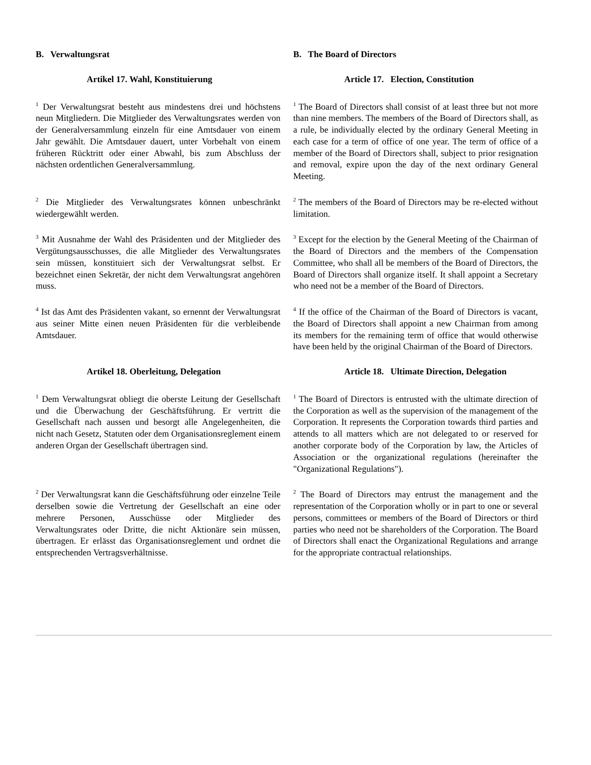B. Verwaltungsrat B. The Board of Directors
Artikel 17. Wahl, Konstituierung Article 17. Election, Constitution
<sup>1</sup> Der Verwaltungsrat besteht aus mindestens drei und höchstens neun Mitgliedern. Die Mitglieder des Verwaltungsrates werden von der Generalversammlung einzeln für eine Amtsdauer von einem Jahr gewählt. Die Amtsdauer dauert, unter Vorbehalt von einem früheren Rücktritt oder einer Abwahl, bis zum Abschluss der nächsten ordentlichen Generalversammlung.
<sup>1</sup> The Board of Directors shall consist of at least three but not more than nine members. The members of the Board of Directors shall, as a rule, be individually elected by the ordinary General Meeting in each case for a term of office of one year. The term of office of a member of the Board of Directors shall, subject to prior resignation and removal, expire upon the day of the next ordinary General Meeting.
<sup>2</sup> Die Mitglieder des Verwaltungsrates können unbeschränkt wiedergewählt werden.
<sup>2</sup> The members of the Board of Directors may be re-elected without limitation.
<sup>3</sup> Mit Ausnahme der Wahl des Präsidenten und der Mitglieder des Vergütungsausschusses, die alle Mitglieder des Verwaltungsrates sein müssen, konstituiert sich der Verwaltungsrat selbst. Er bezeichnet einen Sekretär, der nicht dem Verwaltungsrat angehören muss.
<sup>3</sup> Except for the election by the General Meeting of the Chairman of the Board of Directors and the members of the Compensation Committee, who shall all be members of the Board of Directors, the Board of Directors shall organize itself. It shall appoint a Secretary who need not be a member of the Board of Directors.
<sup>4</sup> Ist das Amt des Präsidenten vakant, so ernennt der Verwaltungsrat aus seiner Mitte einen neuen Präsidenten für die verbleibende Amtsdauer.
<sup>4</sup> If the office of the Chairman of the Board of Directors is vacant, the Board of Directors shall appoint a new Chairman from among its members for the remaining term of office that would otherwise have been held by the original Chairman of the Board of Directors.
Artikel 18. Oberleitung, Delegation Article 18. Ultimate Direction, Delegation
<sup>1</sup> Dem Verwaltungsrat obliegt die oberste Leitung der Gesellschaft und die Überwachung der Geschäftsführung. Er vertritt die Gesellschaft nach aussen und besorgt alle Angelegenheiten, die nicht nach Gesetz, Statuten oder dem Organisationsreglement einem anderen Organ der Gesellschaft übertragen sind.
<sup>1</sup> The Board of Directors is entrusted with the ultimate direction of the Corporation as well as the supervision of the management of the Corporation. It represents the Corporation towards third parties and attends to all matters which are not delegated to or reserved for another corporate body of the Corporation by law, the Articles of Association or the organizational regulations (hereinafter the "Organizational Regulations").
<sup>2</sup> Der Verwaltungsrat kann die Geschäftsführung oder einzelne Teile derselben sowie die Vertretung der Gesellschaft an eine oder mehrere Personen, Ausschüsse oder Mitglieder des Verwaltungsrates oder Dritte, die nicht Aktionäre sein müssen, übertragen. Er erlässt das Organisationsreglement und ordnet die entsprechenden Vertragsverhältnisse.
<sup>2</sup> The Board of Directors may entrust the management and the representation of the Corporation wholly or in part to one or several persons, committees or members of the Board of Directors or third parties who need not be shareholders of the Corporation. The Board of Directors shall enact the Organizational Regulations and arrange for the appropriate contractual relationships.